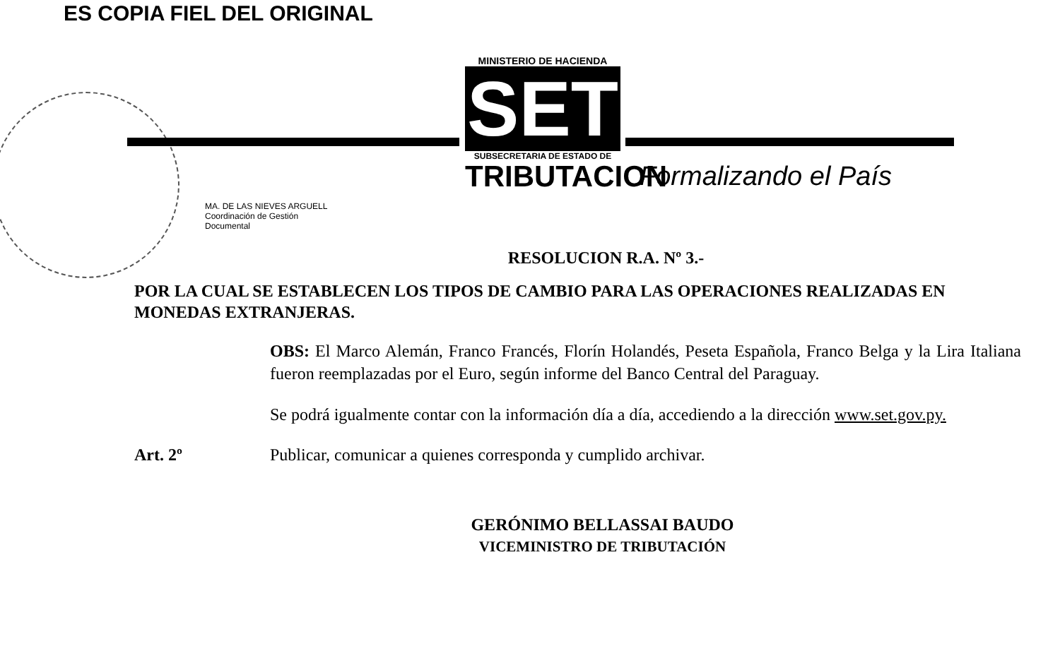ES COPIA FIEL DEL ORIGINAL
MINISTERIO DE HACIENDA
SET
SUBSECRETARIA DE ESTADO DE
TRIBUTACION
Formalizando el País
MA. DE LAS NIEVES ARGUELL
Coordinación de Gestión
Documental
RESOLUCION R.A. Nº 3.-
POR LA CUAL SE ESTABLECEN LOS TIPOS DE CAMBIO PARA LAS OPERACIONES REALIZADAS EN MONEDAS EXTRANJERAS.
OBS: El Marco Alemán, Franco Francés, Florín Holandés, Peseta Española, Franco Belga y la Lira Italiana fueron reemplazadas por el Euro, según informe del Banco Central del Paraguay.
Se podrá igualmente contar con la información día a día, accediendo a la dirección www.set.gov.py.
Art. 2º Publicar, comunicar a quienes corresponda y cumplido archivar.
GERÓNIMO BELLASSAI BAUDO
VICEMINISTRO DE TRIBUTACIÓN